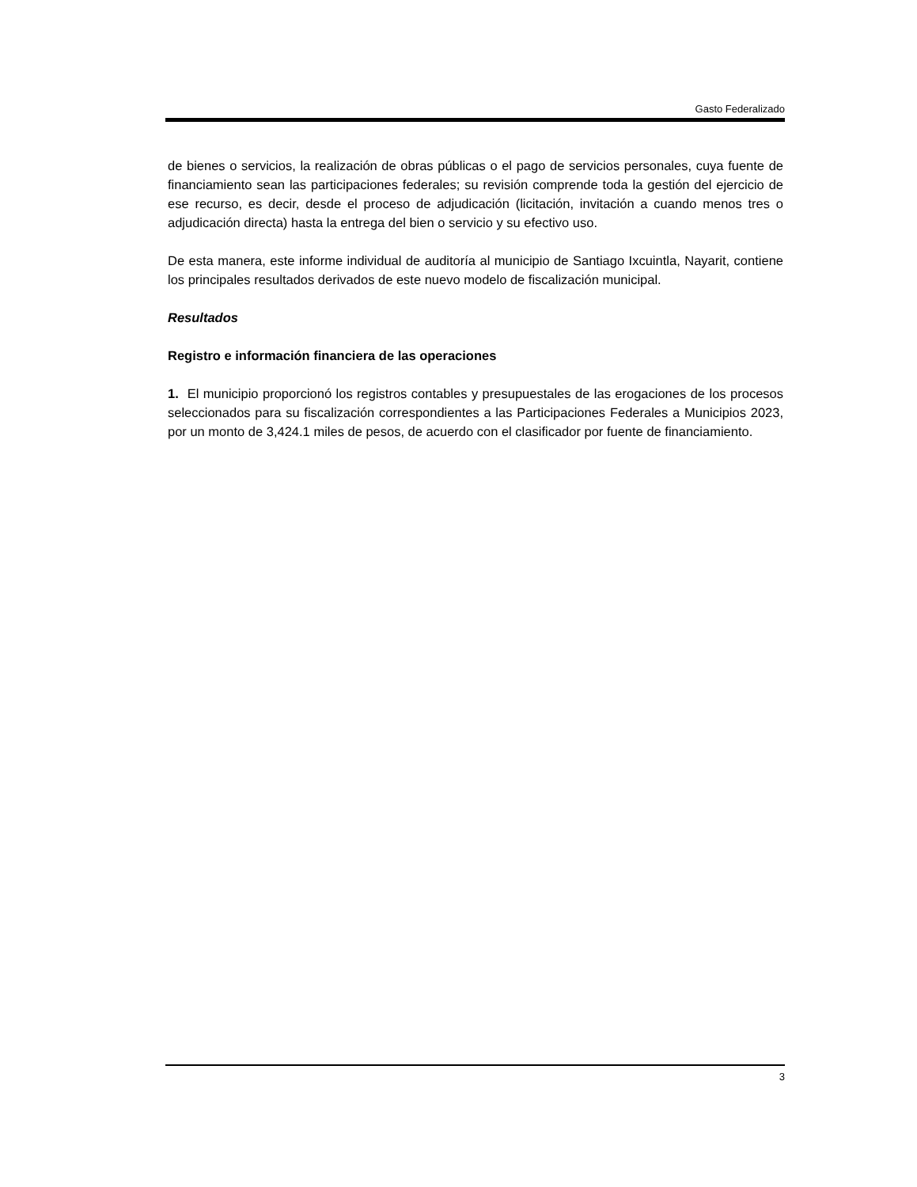Gasto Federalizado
de bienes o servicios, la realización de obras públicas o el pago de servicios personales, cuya fuente de financiamiento sean las participaciones federales; su revisión comprende toda la gestión del ejercicio de ese recurso, es decir, desde el proceso de adjudicación (licitación, invitación a cuando menos tres o adjudicación directa) hasta la entrega del bien o servicio y su efectivo uso.
De esta manera, este informe individual de auditoría al municipio de Santiago Ixcuintla, Nayarit, contiene los principales resultados derivados de este nuevo modelo de fiscalización municipal.
Resultados
Registro e información financiera de las operaciones
1. El municipio proporcionó los registros contables y presupuestales de las erogaciones de los procesos seleccionados para su fiscalización correspondientes a las Participaciones Federales a Municipios 2023, por un monto de 3,424.1 miles de pesos, de acuerdo con el clasificador por fuente de financiamiento.
3